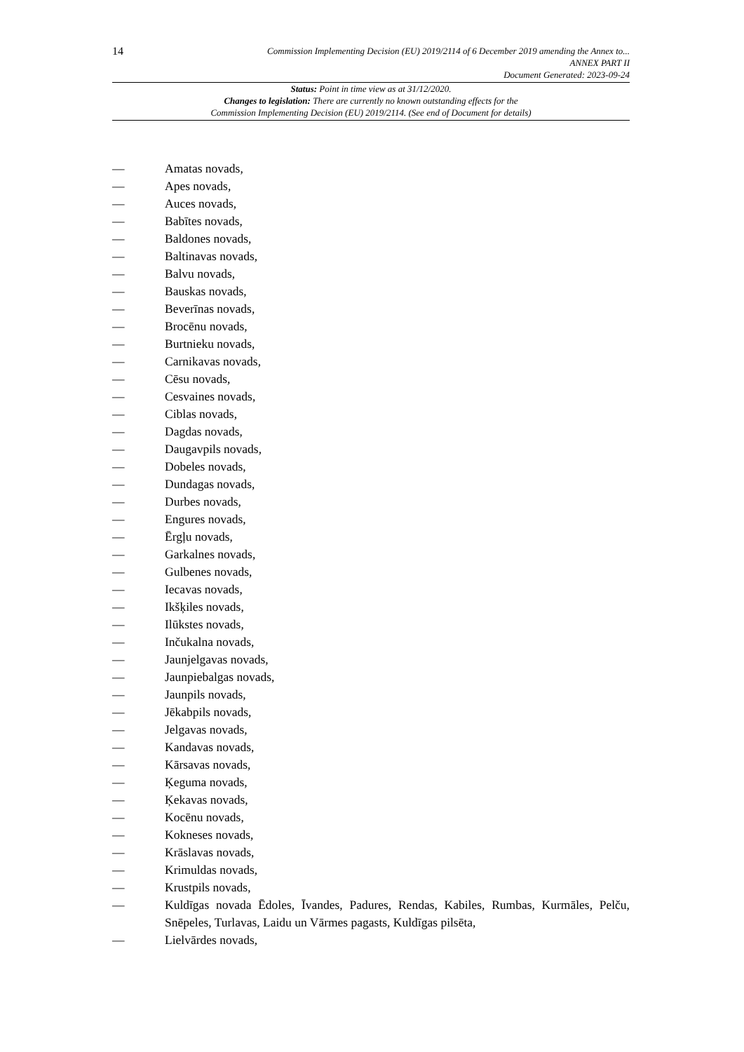14
Commission Implementing Decision (EU) 2019/2114 of 6 December 2019 amending the Annex to...
ANNEX PART II
Document Generated: 2023-09-24
Status: Point in time view as at 31/12/2020.
Changes to legislation: There are currently no known outstanding effects for the
Commission Implementing Decision (EU) 2019/2114. (See end of Document for details)
— Amatas novads,
— Apes novads,
— Auces novads,
— Babītes novads,
— Baldones novads,
— Baltinavas novads,
— Balvu novads,
— Bauskas novads,
— Beverīnas novads,
— Brocēnu novads,
— Burtnieku novads,
— Carnikavas novads,
— Cēsu novads,
— Cesvaines novads,
— Ciblas novads,
— Dagdas novads,
— Daugavpils novads,
— Dobeles novads,
— Dundagas novads,
— Durbes novads,
— Engures novads,
— Ērgļu novads,
— Garkalnes novads,
— Gulbenes novads,
— Iecavas novads,
— Ikšķiles novads,
— Ilūkstes novads,
— Inčukalna novads,
— Jaunjelgavas novads,
— Jaunpiebalgas novads,
— Jaunpils novads,
— Jēkabpils novads,
— Jelgavas novads,
— Kandavas novads,
— Kārsavas novads,
— Ķeguma novads,
— Ķekavas novads,
— Kocēnu novads,
— Kokneses novads,
— Krāslavas novads,
— Krimuldas novads,
— Krustpils novads,
— Kuldīgas novada Ēdoles, Īvandes, Padures, Rendas, Kabiles, Rumbas, Kurmāles, Pelču, Snēpeles, Turlavas, Laidu un Vārmes pagasts, Kuldīgas pilsēta,
— Lielvārdes novads,